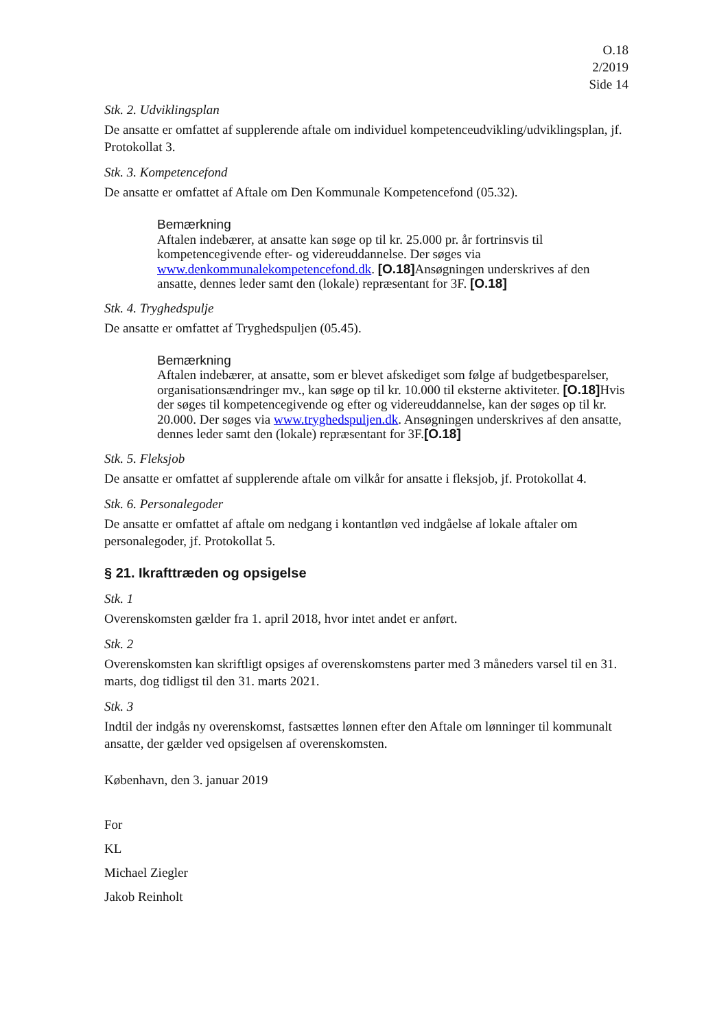O.18
2/2019
Side 14
Stk. 2. Udviklingsplan
De ansatte er omfattet af supplerende aftale om individuel kompetenceudvikling/udviklingsplan, jf. Protokollat 3.
Stk. 3. Kompetencefond
De ansatte er omfattet af Aftale om Den Kommunale Kompetencefond (05.32).
Bemærkning
Aftalen indebærer, at ansatte kan søge op til kr. 25.000 pr. år fortrinsvis til kompetencegivende efter- og videreuddannelse. Der søges via www.denkommunalekompetencefond.dk. [O.18] Ansøgningen underskrives af den ansatte, dennes leder samt den (lokale) repræsentant for 3F. [O.18]
Stk. 4. Tryghedspulje
De ansatte er omfattet af Tryghedspuljen (05.45).
Bemærkning
Aftalen indebærer, at ansatte, som er blevet afskediget som følge af budgetbesparelser, organisationsændringer mv., kan søge op til kr. 10.000 til eksterne aktiviteter. [O.18] Hvis der søges til kompetencegivende og efter og videreuddannelse, kan der søges op til kr. 20.000. Der søges via www.tryghedspuljen.dk. Ansøgningen underskrives af den ansatte, dennes leder samt den (lokale) repræsentant for 3F.[O.18]
Stk. 5. Fleksjob
De ansatte er omfattet af supplerende aftale om vilkår for ansatte i fleksjob, jf. Protokollat 4.
Stk. 6. Personalegoder
De ansatte er omfattet af aftale om nedgang i kontantløn ved indgåelse af lokale aftaler om personalegoder, jf. Protokollat 5.
§ 21. Ikrafttræden og opsigelse
Stk. 1
Overenskomsten gælder fra 1. april 2018, hvor intet andet er anført.
Stk. 2
Overenskomsten kan skriftligt opsiges af overenskomstens parter med 3 måneders varsel til en 31. marts, dog tidligst til den 31. marts 2021.
Stk. 3
Indtil der indgås ny overenskomst, fastsættes lønnen efter den Aftale om lønninger til kommunalt ansatte, der gælder ved opsigelsen af overenskomsten.
København, den 3. januar 2019
For
KL
Michael Ziegler
Jakob Reinholt